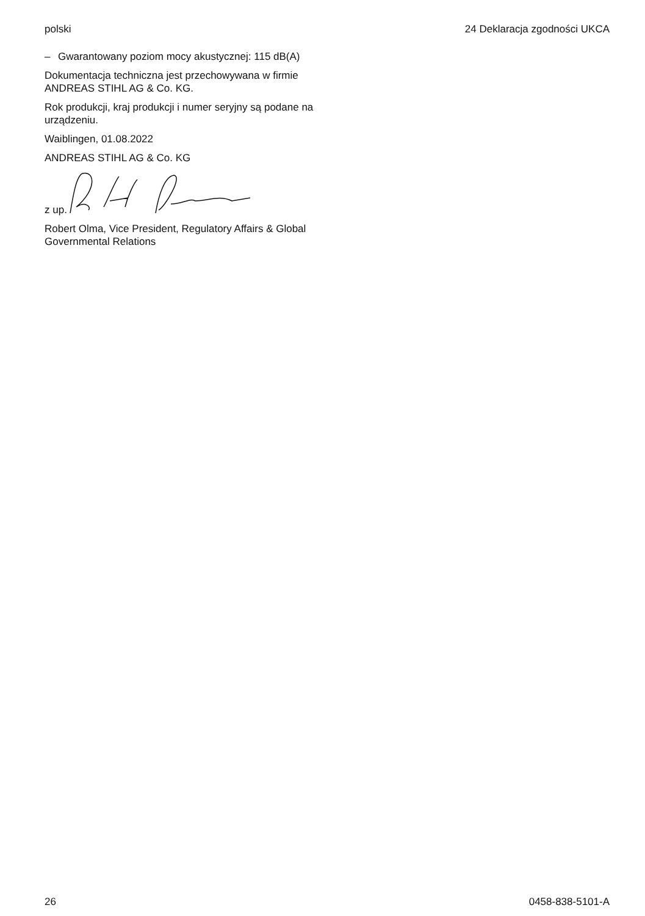polski 24 Deklaracja zgodności UKCA
– Gwarantowany poziom mocy akustycznej: 115 dB(A)
Dokumentacja techniczna jest przechowywana w firmie ANDREAS STIHL AG & Co. KG.
Rok produkcji, kraj produkcji i numer seryjny są podane na urządzeniu.
Waiblingen, 01.08.2022
ANDREAS STIHL AG & Co. KG
z up.
Robert Olma, Vice President, Regulatory Affairs & Global Governmental Relations
26 0458-838-5101-A